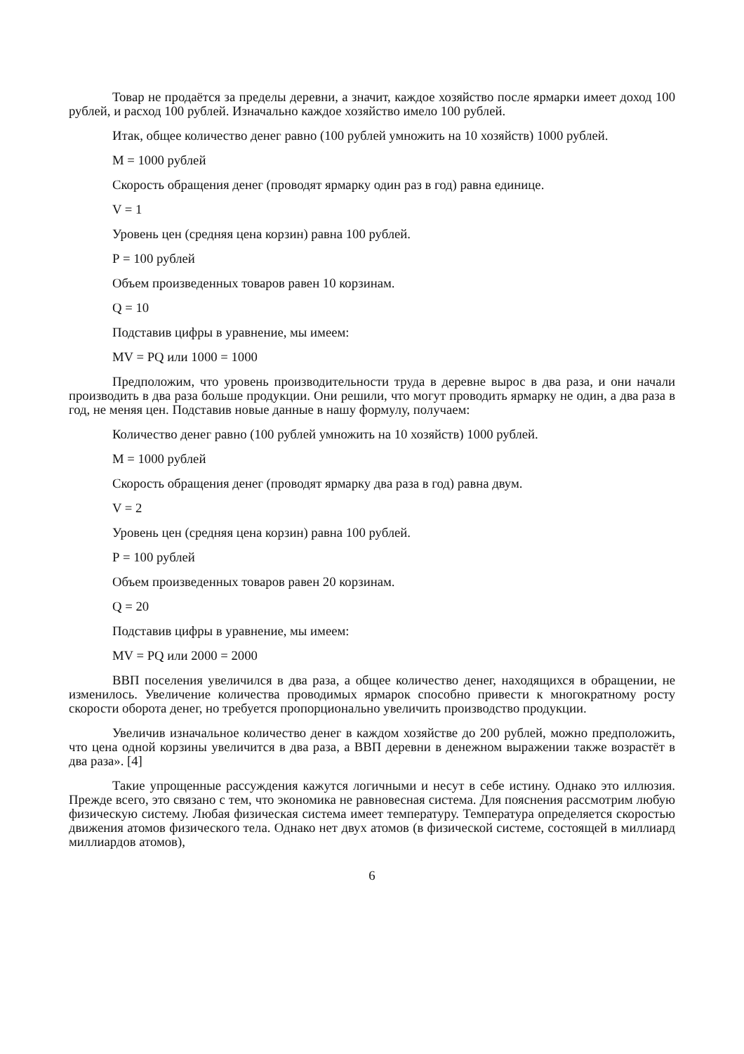Товар не продаётся за пределы деревни, а значит, каждое хозяйство после ярмарки имеет доход 100 рублей, и расход 100 рублей. Изначально каждое хозяйство имело 100 рублей.
Итак, общее количество денег равно (100 рублей умножить на 10 хозяйств) 1000 рублей.
М = 1000 рублей
Скорость обращения денег (проводят ярмарку один раз в год) равна единице.
V = 1
Уровень цен (средняя цена корзин) равна 100 рублей.
Р = 100 рублей
Объем произведенных товаров равен 10 корзинам.
Q = 10
Подставив цифры в уравнение, мы имеем:
MV = PQ или 1000 = 1000
Предположим, что уровень производительности труда в деревне вырос в два раза, и они начали производить в два раза больше продукции. Они решили, что могут проводить ярмарку не один, а два раза в год, не меняя цен. Подставив новые данные в нашу формулу, получаем:
Количество денег равно (100 рублей умножить на 10 хозяйств) 1000 рублей.
М = 1000 рублей
Скорость обращения денег (проводят ярмарку два раза в год) равна двум.
V = 2
Уровень цен (средняя цена корзин) равна 100 рублей.
Р = 100 рублей
Объем произведенных товаров равен 20 корзинам.
Q = 20
Подставив цифры в уравнение, мы имеем:
MV = PQ или 2000 = 2000
ВВП поселения увеличился в два раза, а общее количество денег, находящихся в обращении, не изменилось. Увеличение количества проводимых ярмарок способно привести к многократному росту скорости оборота денег, но требуется пропорционально увеличить производство продукции.
Увеличив изначальное количество денег в каждом хозяйстве до 200 рублей, можно предположить, что цена одной корзины увеличится в два раза, а ВВП деревни в денежном выражении также возрастёт в два раза». [4]
Такие упрощенные рассуждения кажутся логичными и несут в себе истину. Однако это иллюзия. Прежде всего, это связано с тем, что экономика не равновесная система. Для пояснения рассмотрим любую физическую систему. Любая физическая система имеет температуру. Температура определяется скоростью движения атомов физического тела. Однако нет двух атомов (в физической системе, состоящей в миллиард миллиардов атомов),
6